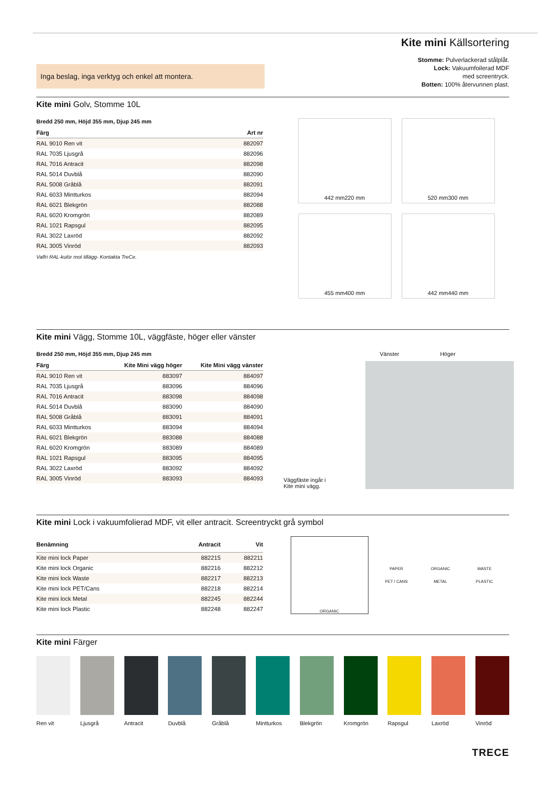Kite mini Källsortering
Inga beslag, inga verktyg och enkel att montera.
Stomme: Pulverlackerad stålplåt.
Lock: Vakuumfoilerad MDF
med screentryck.
Botten: 100% återvunnen plast.
Kite mini Golv, Stomme 10L
Bredd 250 mm, Höjd 355 mm, Djup 245 mm
| Färg | Art nr |
| --- | --- |
| RAL 9010 Ren vit | 882097 |
| RAL 7035 Ljusgrå | 882096 |
| RAL 7016 Antracit | 882098 |
| RAL 5014 Duvblå | 882090 |
| RAL 5008 Gråblå | 882091 |
| RAL 6033 Mintturkos | 882094 |
| RAL 6021 Blekgrön | 882088 |
| RAL 6020 Kromgrön | 882089 |
| RAL 1021 Rapsgul | 882095 |
| RAL 3022 Laxröd | 882092 |
| RAL 3005 Vinröd | 882093 |
Valfri RAL-kulör mot tillägg- Kontakta TreCe.
442 mm 220 mm
520 mm 300 mm
455 mm 400 mm
442 mm 440 mm
Kite mini Vägg, Stomme 10L, väggfäste, höger eller vänster
Bredd 250 mm, Höjd 355 mm, Djup 245 mm
| Färg | Kite Mini vägg höger | Kite Mini vägg vänster |
| --- | --- | --- |
| RAL 9010 Ren vit | 883097 | 884097 |
| RAL 7035 Ljusgrå | 883096 | 884096 |
| RAL 7016 Antracit | 883098 | 884098 |
| RAL 5014 Duvblå | 883090 | 884090 |
| RAL 5008 Gråblå | 883091 | 884091 |
| RAL 6033 Mintturkos | 883094 | 884094 |
| RAL 6021 Blekgrön | 883088 | 884088 |
| RAL 6020 Kromgrön | 883089 | 884089 |
| RAL 1021 Rapsgul | 883095 | 884095 |
| RAL 3022 Laxröd | 883092 | 884092 |
| RAL 3005 Vinröd | 883093 | 884093 |
Väggfäste ingår i
Kite mini vägg.
Vänster Höger
Kite mini Lock i vakuumfolierad MDF, vit eller antracit. Screentryckt grå symbol
| Benämning | Antracit | Vit |
| --- | --- | --- |
| Kite mini lock Paper | 882215 | 882211 |
| Kite mini lock Organic | 882216 | 882212 |
| Kite mini lock Waste | 882217 | 882213 |
| Kite mini lock PET/Cans | 882218 | 882214 |
| Kite mini lock Metal | 882245 | 882244 |
| Kite mini lock Plastic | 882248 | 882247 |
ORGANIC
PAPER
ORGANIC
WASTE
PET / CANS
METAL
PLASTIC
Kite mini Färger
Ren vit Ljusgrå Antracit Duvblå Gråblå Mintturkos Blekgrön Kromgrön Rapsgul Laxröd Vinröd
TRECE